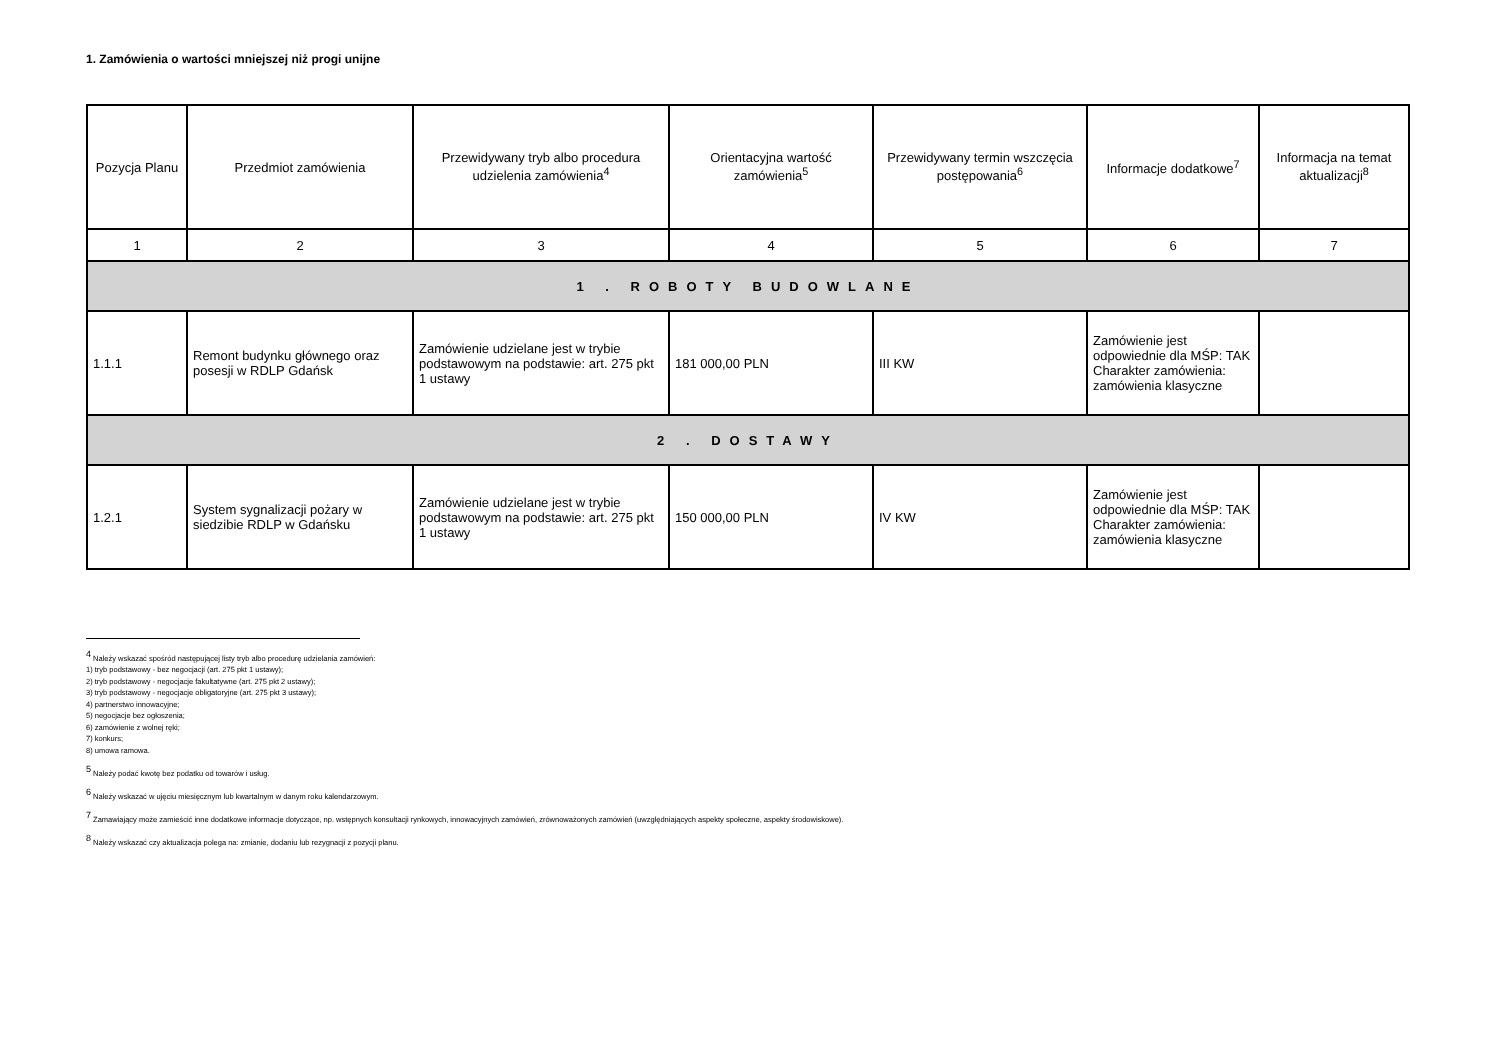1. Zamówienia o wartości mniejszej niż progi unijne
| Pozycja Planu | Przedmiot zamówienia | Przewidywany tryb albo procedura udzielenia zamówienia<sup>4</sup> | Orientacyjna wartość zamówienia<sup>5</sup> | Przewidywany termin wszczęcia postępowania<sup>6</sup> | Informacje dodatkowe<sup>7</sup> | Informacja na temat aktualizacji<sup>8</sup> |
| --- | --- | --- | --- | --- | --- | --- |
| 1 | 2 | 3 | 4 | 5 | 6 | 7 |
| 1 . ROBOTY BUDOWLANE | | | | | | |
| 1.1.1 | Remont budynku głównego oraz posesji w RDLP Gdańsk | Zamówienie udzielane jest w trybie podstawowym na podstawie: art. 275 pkt 1 ustawy | 181 000,00 PLN | III KW | Zamówienie jest odpowiednie dla MŚP: TAK Charakter zamówienia: zamówienia klasyczne | |
| 2 . DOSTAWY | | | | | | |
| 1.2.1 | System sygnalizacji pożary w siedzibie RDLP w Gdańsku | Zamówienie udzielane jest w trybie podstawowym na podstawie: art. 275 pkt 1 ustawy | 150 000,00 PLN | IV KW | Zamówienie jest odpowiednie dla MŚP: TAK Charakter zamówienia: zamówienia klasyczne | |
<sup>4</sup> Należy wskazać spośród następującej listy tryb albo procedurę udzielania zamówień:
1) tryb podstawowy - bez negocjacji (art. 275 pkt 1 ustawy);
2) tryb podstawowy - negocjacje fakultatywne (art. 275 pkt 2 ustawy);
3) tryb podstawowy - negocjacje obligatoryjne (art. 275 pkt 3 ustawy);
4) partnerstwo innowacyjne;
5) negocjacje bez ogłoszenia;
6) zamówienie z wolnej ręki;
7) konkurs;
8) umowa ramowa.
<sup>5</sup> Należy podać kwotę bez podatku od towarów i usług.
<sup>6</sup> Należy wskazać w ujęciu miesięcznym lub kwartalnym w danym roku kalendarzowym.
<sup>7</sup> Zamawiający może zamieścić inne dodatkowe informacje dotyczące, np. wstępnych konsultacji rynkowych, innowacyjnych zamówień, zrównoważonych zamówień (uwzględniających aspekty społeczne, aspekty środowiskowe).
<sup>8</sup> Należy wskazać czy aktualizacja polega na: zmianie, dodaniu lub rezygnacji z pozycji planu.